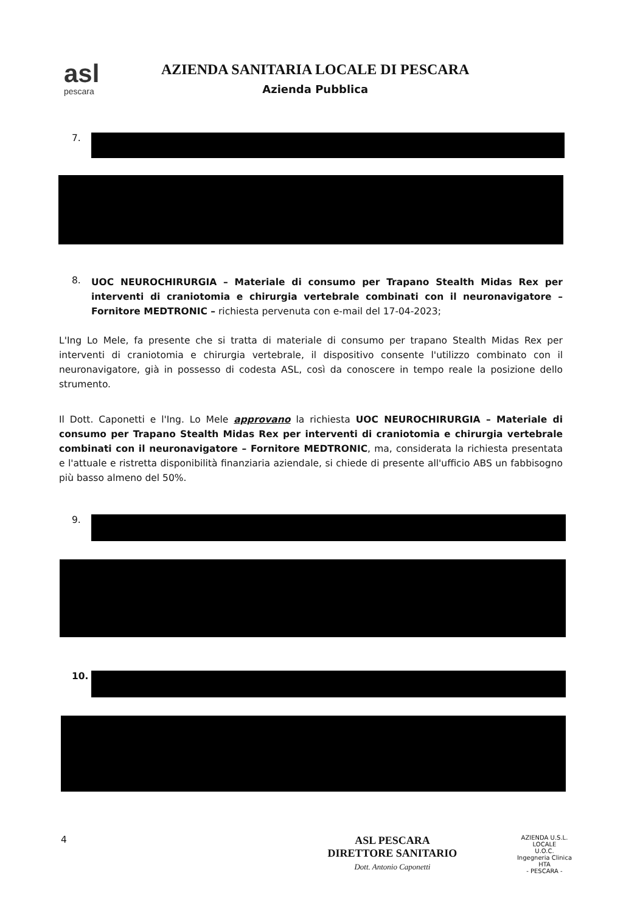asl
pescara
AZIENDA SANITARIA LOCALE DI PESCARA
Azienda Pubblica
7.
8.
UOC NEUROCHIRURGIA – Materiale di consumo per Trapano Stealth Midas Rex per interventi di craniotomia e chirurgia vertebrale combinati con il neuronavigatore – Fornitore MEDTRONIC – richiesta pervenuta con e-mail del 17-04-2023;
L'Ing Lo Mele, fa presente che si tratta di materiale di consumo per trapano Stealth Midas Rex per interventi di craniotomia e chirurgia vertebrale, il dispositivo consente l'utilizzo combinato con il neuronavigatore, già in possesso di codesta ASL, così da conoscere in tempo reale la posizione dello strumento.
Il Dott. Caponetti e l'Ing. Lo Mele approvano la richiesta UOC NEUROCHIRURGIA – Materiale di consumo per Trapano Stealth Midas Rex per interventi di craniotomia e chirurgia vertebrale combinati con il neuronavigatore – Fornitore MEDTRONIC, ma, considerata la richiesta presentata e l'attuale e ristretta disponibilità finanziaria aziendale, si chiede di presente all'ufficio ABS un fabbisogno più basso almeno del 50%.
9.
10.
4
ASL PESCARA
DIRETTORE SANITARIO
Dott. Antonio Caponetti
AZIENDA U.S.L. LOCALE
U.O.C.
Ingegneria Clinica
HTA
- PESCARA -